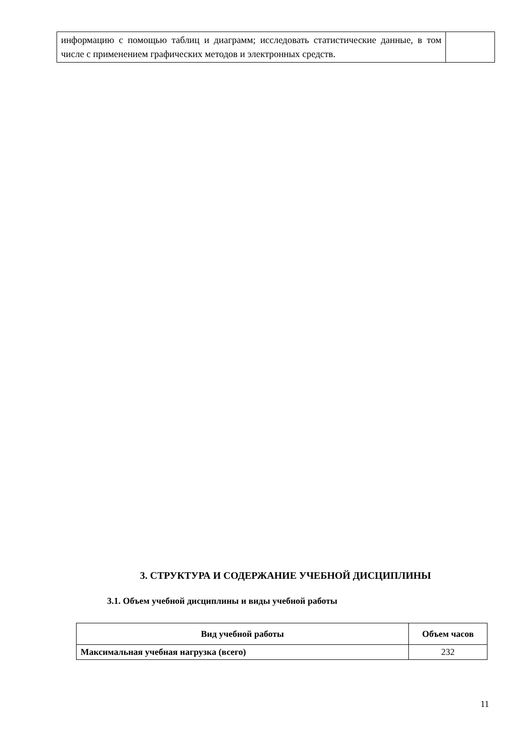| информацию с помощью таблиц и диаграмм; исследовать статистические данные, в том числе с применением графических методов и электронных средств. | |
3. СТРУКТУРА И СОДЕРЖАНИЕ УЧЕБНОЙ ДИСЦИПЛИНЫ
3.1. Объем учебной дисциплины и виды учебной работы
| Вид учебной работы | Объем часов |
| --- | --- |
| Максимальная учебная нагрузка (всего) | 232 |
11